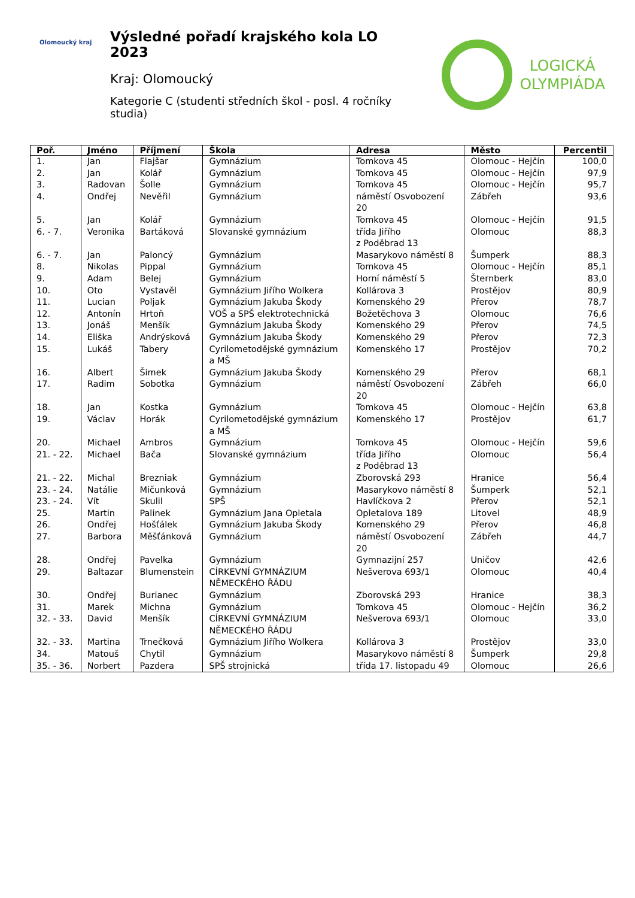Olomoucký kraj
Výsledné pořadí krajského kola LO 2023
Kraj: Olomoucký
Kategorie C (studenti středních škol - posl. 4 ročníky studia)
LOGICKÁ
OLYMPIÁDA
| Poř. | Jméno | Příjmení | Škola | Adresa | Město | Percentil |
| --- | --- | --- | --- | --- | --- | --- |
| 1. | Jan | Flajšar | Gymnázium | Tomkova 45 | Olomouc - Hejčín | 100,0 |
| 2. | Jan | Kolář | Gymnázium | Tomkova 45 | Olomouc - Hejčín | 97,9 |
| 3. | Radovan | Šolle | Gymnázium | Tomkova 45 | Olomouc - Hejčín | 95,7 |
| 4. | Ondřej | Nevěřil | Gymnázium | náměstí Osvobození 20 | Zábřeh | 93,6 |
| 5. | Jan | Kolář | Gymnázium | Tomkova 45 | Olomouc - Hejčín | 91,5 |
| 6. - 7. | Veronika | Bartáková | Slovanské gymnázium | třída Jiřího z Poděbrad 13 | Olomouc | 88,3 |
| 6. - 7. | Jan | Paloncý | Gymnázium | Masarykovo náměstí 8 | Šumperk | 88,3 |
| 8. | Nikolas | Pippal | Gymnázium | Tomkova 45 | Olomouc - Hejčín | 85,1 |
| 9. | Adam | Belej | Gymnázium | Horní náměstí 5 | Šternberk | 83,0 |
| 10. | Oto | Vystavěl | Gymnázium Jiřího Wolkera | Kollárova 3 | Prostějov | 80,9 |
| 11. | Lucian | Poljak | Gymnázium Jakuba Škody | Komenského 29 | Přerov | 78,7 |
| 12. | Antonín | Hrtoň | VOŠ a SPŠ elektrotechnická | Božetěchova 3 | Olomouc | 76,6 |
| 13. | Jonáš | Menšík | Gymnázium Jakuba Škody | Komenského 29 | Přerov | 74,5 |
| 14. | Eliška | Andrýsková | Gymnázium Jakuba Škody | Komenského 29 | Přerov | 72,3 |
| 15. | Lukáš | Tabery | Cyrilometodějské gymnázium a MŠ | Komenského 17 | Prostějov | 70,2 |
| 16. | Albert | Šimek | Gymnázium Jakuba Škody | Komenského 29 | Přerov | 68,1 |
| 17. | Radim | Sobotka | Gymnázium | náměstí Osvobození 20 | Zábřeh | 66,0 |
| 18. | Jan | Kostka | Gymnázium | Tomkova 45 | Olomouc - Hejčín | 63,8 |
| 19. | Václav | Horák | Cyrilometodějské gymnázium a MŠ | Komenského 17 | Prostějov | 61,7 |
| 20. | Michael | Ambros | Gymnázium | Tomkova 45 | Olomouc - Hejčín | 59,6 |
| 21. - 22. | Michael | Bača | Slovanské gymnázium | třída Jiřího z Poděbrad 13 | Olomouc | 56,4 |
| 21. - 22. | Michal | Brezniak | Gymnázium | Zborovská 293 | Hranice | 56,4 |
| 23. - 24. | Natálie | Mičunková | Gymnázium | Masarykovo náměstí 8 | Šumperk | 52,1 |
| 23. - 24. | Vít | Skulil | SPŠ | Havlíčkova 2 | Přerov | 52,1 |
| 25. | Martin | Palinek | Gymnázium Jana Opletala | Opletalova 189 | Litovel | 48,9 |
| 26. | Ondřej | Hošťálek | Gymnázium Jakuba Škody | Komenského 29 | Přerov | 46,8 |
| 27. | Barbora | Měšťánková | Gymnázium | náměstí Osvobození 20 | Zábřeh | 44,7 |
| 28. | Ondřej | Pavelka | Gymnázium | Gymnazijní 257 | Uničov | 42,6 |
| 29. | Baltazar | Blumenstein | CÍRKEVNÍ GYMNÁZIUM NĚMECKÉHO ŘÁDU | Nešverova 693/1 | Olomouc | 40,4 |
| 30. | Ondřej | Burianec | Gymnázium | Zborovská 293 | Hranice | 38,3 |
| 31. | Marek | Michna | Gymnázium | Tomkova 45 | Olomouc - Hejčín | 36,2 |
| 32. - 33. | David | Menšík | CÍRKEVNÍ GYMNÁZIUM NĚMECKÉHO ŘÁDU | Nešverova 693/1 | Olomouc | 33,0 |
| 32. - 33. | Martina | Trnečková | Gymnázium Jiřího Wolkera | Kollárova 3 | Prostějov | 33,0 |
| 34. | Matouš | Chytil | Gymnázium | Masarykovo náměstí 8 | Šumperk | 29,8 |
| 35. - 36. | Norbert | Pazdera | SPŠ strojnická | třída 17. listopadu 49 | Olomouc | 26,6 |